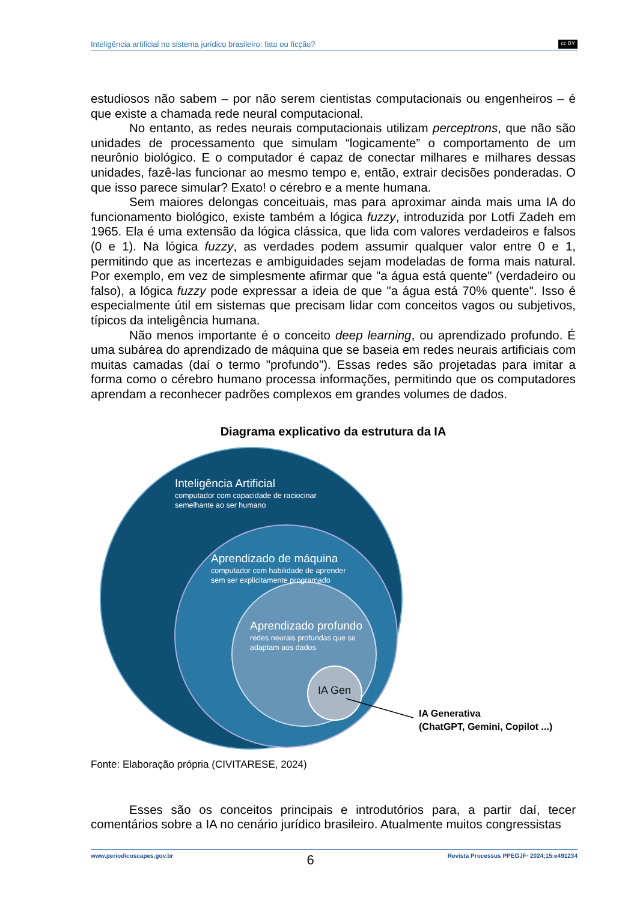Inteligência artificial no sistema jurídico brasileiro: fato ou ficção? cc BY
estudiosos não sabem – por não serem cientistas computacionais ou engenheiros – é que existe a chamada rede neural computacional.
No entanto, as redes neurais computacionais utilizam perceptrons, que não são unidades de processamento que simulam “logicamente” o comportamento de um neurônio biológico. E o computador é capaz de conectar milhares e milhares dessas unidades, fazê-las funcionar ao mesmo tempo e, então, extrair decisões ponderadas. O que isso parece simular? Exato! o cérebro e a mente humana.
Sem maiores delongas conceituais, mas para aproximar ainda mais uma IA do funcionamento biológico, existe também a lógica fuzzy, introduzida por Lotfi Zadeh em 1965. Ela é uma extensão da lógica clássica, que lida com valores verdadeiros e falsos (0 e 1). Na lógica fuzzy, as verdades podem assumir qualquer valor entre 0 e 1, permitindo que as incertezas e ambiguidades sejam modeladas de forma mais natural. Por exemplo, em vez de simplesmente afirmar que "a água está quente" (verdadeiro ou falso), a lógica fuzzy pode expressar a ideia de que "a água está 70% quente". Isso é especialmente útil em sistemas que precisam lidar com conceitos vagos ou subjetivos, típicos da inteligência humana.
Não menos importante é o conceito deep learning, ou aprendizado profundo. É uma subárea do aprendizado de máquina que se baseia em redes neurais artificiais com muitas camadas (daí o termo "profundo"). Essas redes são projetadas para imitar a forma como o cérebro humano processa informações, permitindo que os computadores aprendam a reconhecer padrões complexos em grandes volumes de dados.
Diagrama explicativo da estrutura da IA
Inteligência Artificial
computador com capacidade de raciocinar
semelhante ao ser humano
Aprendizado de máquina
computador com habilidade de aprender
sem ser explicitamente programado
Aprendizado profundo
redes neurais profundas que se
adaptam aos dados
IA Gen
IA Generativa
(ChatGPT, Gemini, Copilot ...)
Fonte: Elaboração própria (CIVITARESE, 2024)
Esses são os conceitos principais e introdutórios para, a partir daí, tecer comentários sobre a IA no cenário jurídico brasileiro. Atualmente muitos congressistas
www.periodicoscapes.gov.br 6 Revista Processus PPEGJF· 2024;15:e491234